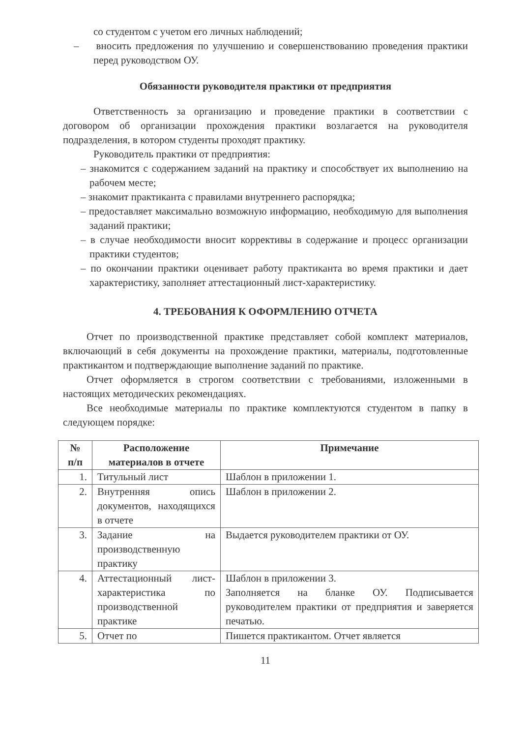со студентом с учетом его личных наблюдений;
– вносить предложения по улучшению и совершенствованию проведения практики перед руководством ОУ.
Обязанности руководителя практики от предприятия
Ответственность за организацию и проведение практики в соответствии с договором об организации прохождения практики возлагается на руководителя подразделения, в котором студенты проходят практику.
Руководитель практики от предприятия:
– знакомится с содержанием заданий на практику и способствует их выполнению на рабочем месте;
– знакомит практиканта с правилами внутреннего распорядка;
– предоставляет максимально возможную информацию, необходимую для выполнения заданий практики;
– в случае необходимости вносит коррективы в содержание и процесс организации практики студентов;
– по окончании практики оценивает работу практиканта во время практики и дает характеристику, заполняет аттестационный лист-характеристику.
4. ТРЕБОВАНИЯ К ОФОРМЛЕНИЮ ОТЧЕТА
Отчет по производственной практике представляет собой комплект материалов, включающий в себя документы на прохождение практики, материалы, подготовленные практикантом и подтверждающие выполнение заданий по практике.
Отчет оформляется в строгом соответствии с требованиями, изложенными в настоящих методических рекомендациях.
Все необходимые материалы по практике комплектуются студентом в папку в следующем порядке:
| № п/п | Расположение материалов в отчете | Примечание |
| --- | --- | --- |
| 1. | Титульный лист | Шаблон в приложении 1. |
| 2. | Внутренняя опись документов, находящихся в отчете | Шаблон в приложении 2. |
| 3. | Задание на производственную практику | Выдается руководителем практики от ОУ. |
| 4. | Аттестационный лист-характеристика по производственной практике | Шаблон в приложении 3. Заполняется на бланке ОУ. Подписывается руководителем практики от предприятия и заверяется печатью. |
| 5. | Отчет по | Пишется практикантом. Отчет является |
11